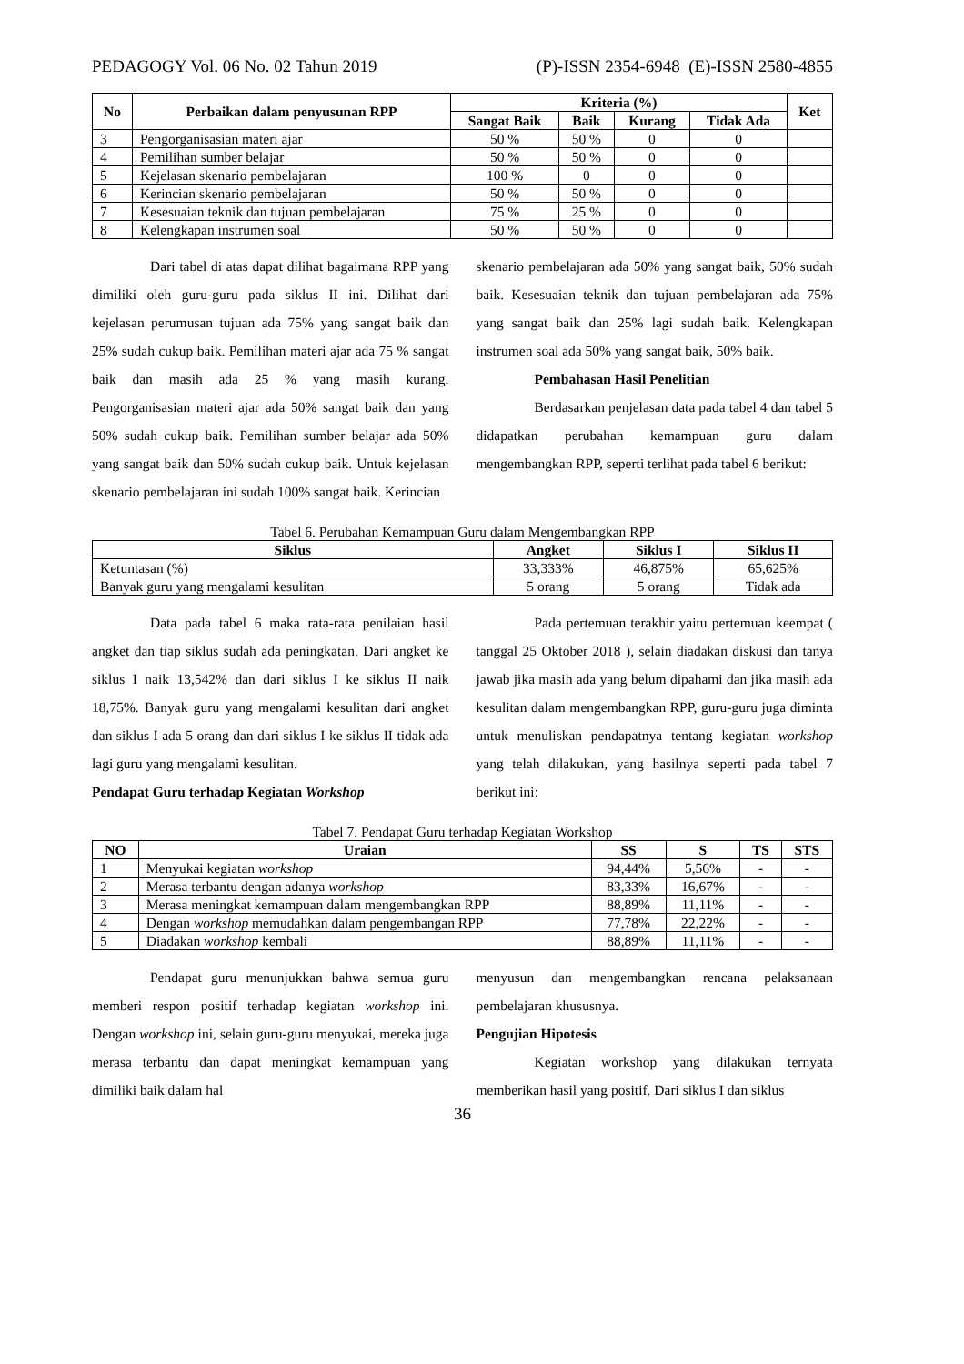PEDAGOGY Vol. 06 No. 02 Tahun 2019 (P)-ISSN 2354-6948 (E)-ISSN 2580-4855
| No | Perbaikan dalam penyusunan RPP | Kriteria (%) | | | | Ket |
| --- | --- | --- | --- | --- | --- | --- |
| | | Sangat Baik | Baik | Kurang | Tidak Ada | |
| 3 | Pengorganisasian materi ajar | 50 % | 50 % | 0 | 0 | |
| 4 | Pemilihan sumber belajar | 50 % | 50 % | 0 | 0 | |
| 5 | Kejelasan skenario pembelajaran | 100 % | 0 | 0 | 0 | |
| 6 | Kerincian skenario pembelajaran | 50 % | 50 % | 0 | 0 | |
| 7 | Kesesuaian teknik dan tujuan pembelajaran | 75 % | 25 % | 0 | 0 | |
| 8 | Kelengkapan instrumen soal | 50 % | 50 % | 0 | 0 | |
Dari tabel di atas dapat dilihat bagaimana RPP yang dimiliki oleh guru-guru pada siklus II ini. Dilihat dari kejelasan perumusan tujuan ada 75% yang sangat baik dan 25% sudah cukup baik. Pemilihan materi ajar ada 75 % sangat baik dan masih ada 25 % yang masih kurang. Pengorganisasian materi ajar ada 50% sangat baik dan yang 50% sudah cukup baik. Pemilihan sumber belajar ada 50% yang sangat baik dan 50% sudah cukup baik. Untuk kejelasan skenario pembelajaran ini sudah 100% sangat baik. Kerincian
skenario pembelajaran ada 50% yang sangat baik, 50% sudah baik. Kesesuaian teknik dan tujuan pembelajaran ada 75% yang sangat baik dan 25% lagi sudah baik. Kelengkapan instrumen soal ada 50% yang sangat baik, 50% baik.
Pembahasan Hasil Penelitian
Berdasarkan penjelasan data pada tabel 4 dan tabel 5 didapatkan perubahan kemampuan guru dalam mengembangkan RPP, seperti terlihat pada tabel 6 berikut:
Tabel 6. Perubahan Kemampuan Guru dalam Mengembangkan RPP
| Siklus | Angket | Siklus I | Siklus II |
| --- | --- | --- | --- |
| Ketuntasan (%) | 33,333% | 46,875% | 65,625% |
| Banyak guru yang mengalami kesulitan | 5 orang | 5 orang | Tidak ada |
Data pada tabel 6 maka rata-rata penilaian hasil angket dan tiap siklus sudah ada peningkatan. Dari angket ke siklus I naik 13,542% dan dari siklus I ke siklus II naik 18,75%. Banyak guru yang mengalami kesulitan dari angket dan siklus I ada 5 orang dan dari siklus I ke siklus II tidak ada lagi guru yang mengalami kesulitan.
Pendapat Guru terhadap Kegiatan Workshop
Pada pertemuan terakhir yaitu pertemuan keempat ( tanggal 25 Oktober 2018 ), selain diadakan diskusi dan tanya jawab jika masih ada yang belum dipahami dan jika masih ada kesulitan dalam mengembangkan RPP, guru-guru juga diminta untuk menuliskan pendapatnya tentang kegiatan workshop yang telah dilakukan, yang hasilnya seperti pada tabel 7 berikut ini:
Tabel 7. Pendapat Guru terhadap Kegiatan Workshop
| NO | Uraian | SS | S | TS | STS |
| --- | --- | --- | --- | --- | --- |
| 1 | Menyukai kegiatan workshop | 94,44% | 5,56% | - | - |
| 2 | Merasa terbantu dengan adanya workshop | 83,33% | 16,67% | - | - |
| 3 | Merasa meningkat kemampuan dalam mengembangkan RPP | 88,89% | 11,11% | - | - |
| 4 | Dengan workshop memudahkan dalam pengembangan RPP | 77,78% | 22,22% | - | - |
| 5 | Diadakan workshop kembali | 88,89% | 11,11% | - | - |
Pendapat guru menunjukkan bahwa semua guru memberi respon positif terhadap kegiatan workshop ini. Dengan workshop ini, selain guru-guru menyukai, mereka juga merasa terbantu dan dapat meningkat kemampuan yang dimiliki baik dalam hal
menyusun dan mengembangkan rencana pelaksanaan pembelajaran khususnya.
Pengujian Hipotesis
Kegiatan workshop yang dilakukan ternyata memberikan hasil yang positif. Dari siklus I dan siklus
36